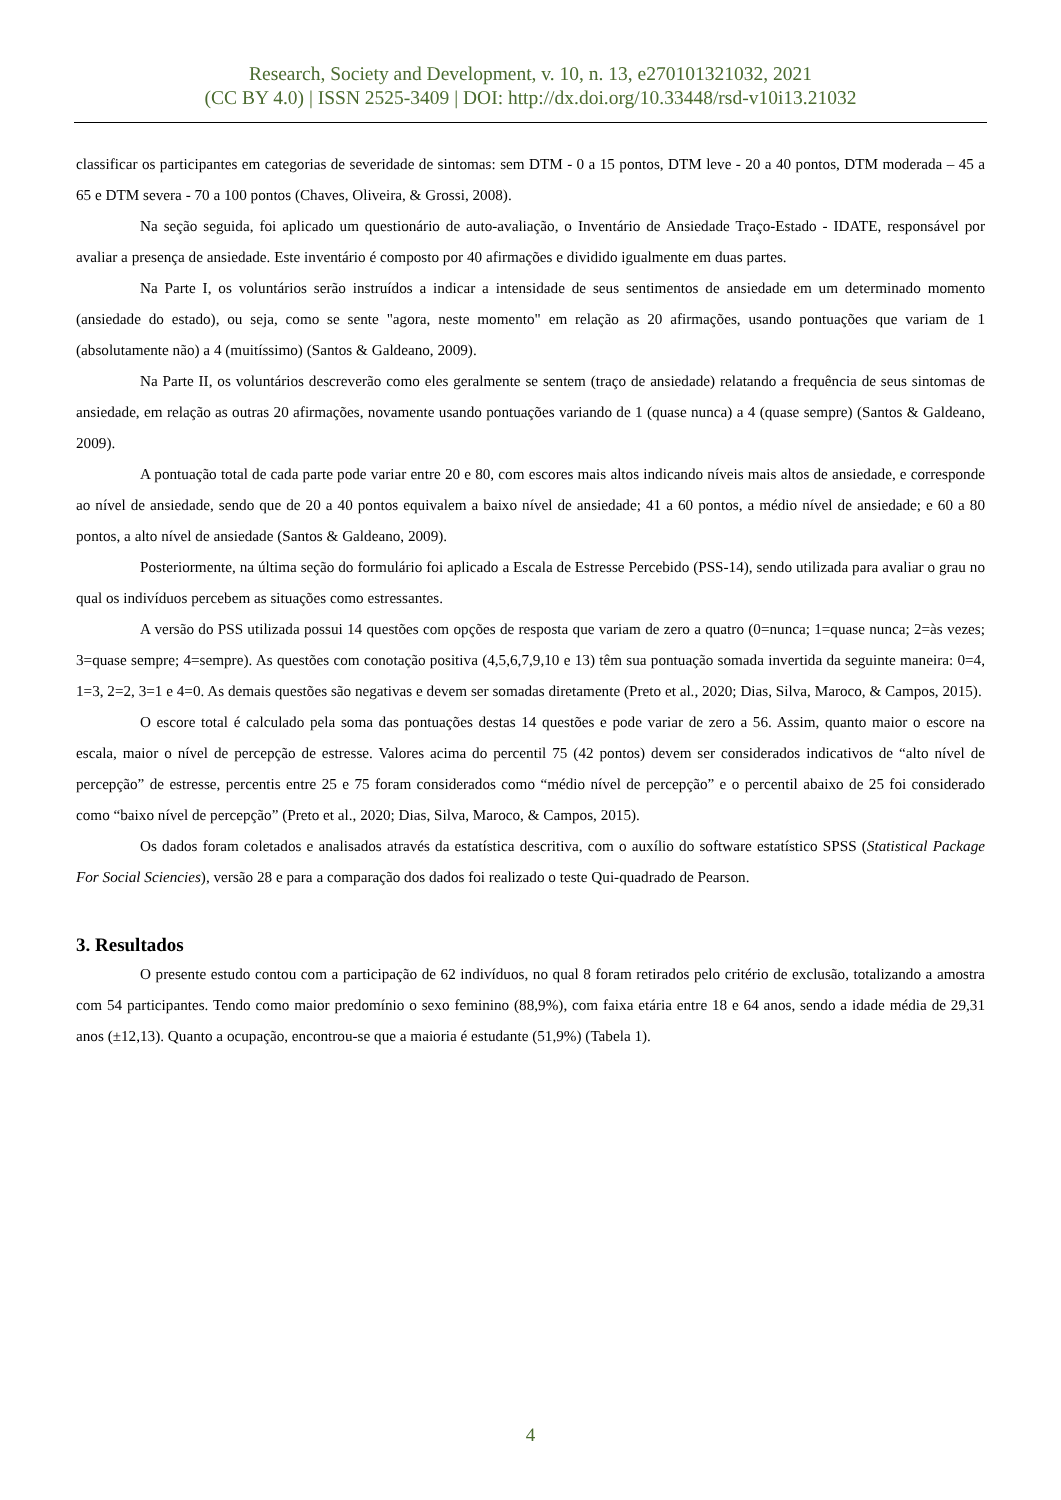Research, Society and Development, v. 10, n. 13, e270101321032, 2021
(CC BY 4.0) | ISSN 2525-3409 | DOI: http://dx.doi.org/10.33448/rsd-v10i13.21032
classificar os participantes em categorias de severidade de sintomas: sem DTM - 0 a 15 pontos, DTM leve - 20 a 40 pontos, DTM moderada – 45 a 65 e DTM severa - 70 a 100 pontos (Chaves, Oliveira, & Grossi, 2008).
Na seção seguida, foi aplicado um questionário de auto-avaliação, o Inventário de Ansiedade Traço-Estado - IDATE, responsável por avaliar a presença de ansiedade. Este inventário é composto por 40 afirmações e dividido igualmente em duas partes.
Na Parte I, os voluntários serão instruídos a indicar a intensidade de seus sentimentos de ansiedade em um determinado momento (ansiedade do estado), ou seja, como se sente "agora, neste momento" em relação as 20 afirmações, usando pontuações que variam de 1 (absolutamente não) a 4 (muitíssimo) (Santos & Galdeano, 2009).
Na Parte II, os voluntários descreverão como eles geralmente se sentem (traço de ansiedade) relatando a frequência de seus sintomas de ansiedade, em relação as outras 20 afirmações, novamente usando pontuações variando de 1 (quase nunca) a 4 (quase sempre) (Santos & Galdeano, 2009).
A pontuação total de cada parte pode variar entre 20 e 80, com escores mais altos indicando níveis mais altos de ansiedade, e corresponde ao nível de ansiedade, sendo que de 20 a 40 pontos equivalem a baixo nível de ansiedade; 41 a 60 pontos, a médio nível de ansiedade; e 60 a 80 pontos, a alto nível de ansiedade (Santos & Galdeano, 2009).
Posteriormente, na última seção do formulário foi aplicado a Escala de Estresse Percebido (PSS-14), sendo utilizada para avaliar o grau no qual os indivíduos percebem as situações como estressantes.
A versão do PSS utilizada possui 14 questões com opções de resposta que variam de zero a quatro (0=nunca; 1=quase nunca; 2=às vezes; 3=quase sempre; 4=sempre). As questões com conotação positiva (4,5,6,7,9,10 e 13) têm sua pontuação somada invertida da seguinte maneira: 0=4, 1=3, 2=2, 3=1 e 4=0. As demais questões são negativas e devem ser somadas diretamente (Preto et al., 2020; Dias, Silva, Maroco, & Campos, 2015).
O escore total é calculado pela soma das pontuações destas 14 questões e pode variar de zero a 56. Assim, quanto maior o escore na escala, maior o nível de percepção de estresse. Valores acima do percentil 75 (42 pontos) devem ser considerados indicativos de “alto nível de percepção” de estresse, percentis entre 25 e 75 foram considerados como “médio nível de percepção” e o percentil abaixo de 25 foi considerado como “baixo nível de percepção” (Preto et al., 2020; Dias, Silva, Maroco, & Campos, 2015).
Os dados foram coletados e analisados através da estatística descritiva, com o auxílio do software estatístico SPSS (Statistical Package For Social Sciencies), versão 28 e para a comparação dos dados foi realizado o teste Qui-quadrado de Pearson.
3. Resultados
O presente estudo contou com a participação de 62 indivíduos, no qual 8 foram retirados pelo critério de exclusão, totalizando a amostra com 54 participantes. Tendo como maior predomínio o sexo feminino (88,9%), com faixa etária entre 18 e 64 anos, sendo a idade média de 29,31 anos (±12,13). Quanto a ocupação, encontrou-se que a maioria é estudante (51,9%) (Tabela 1).
4